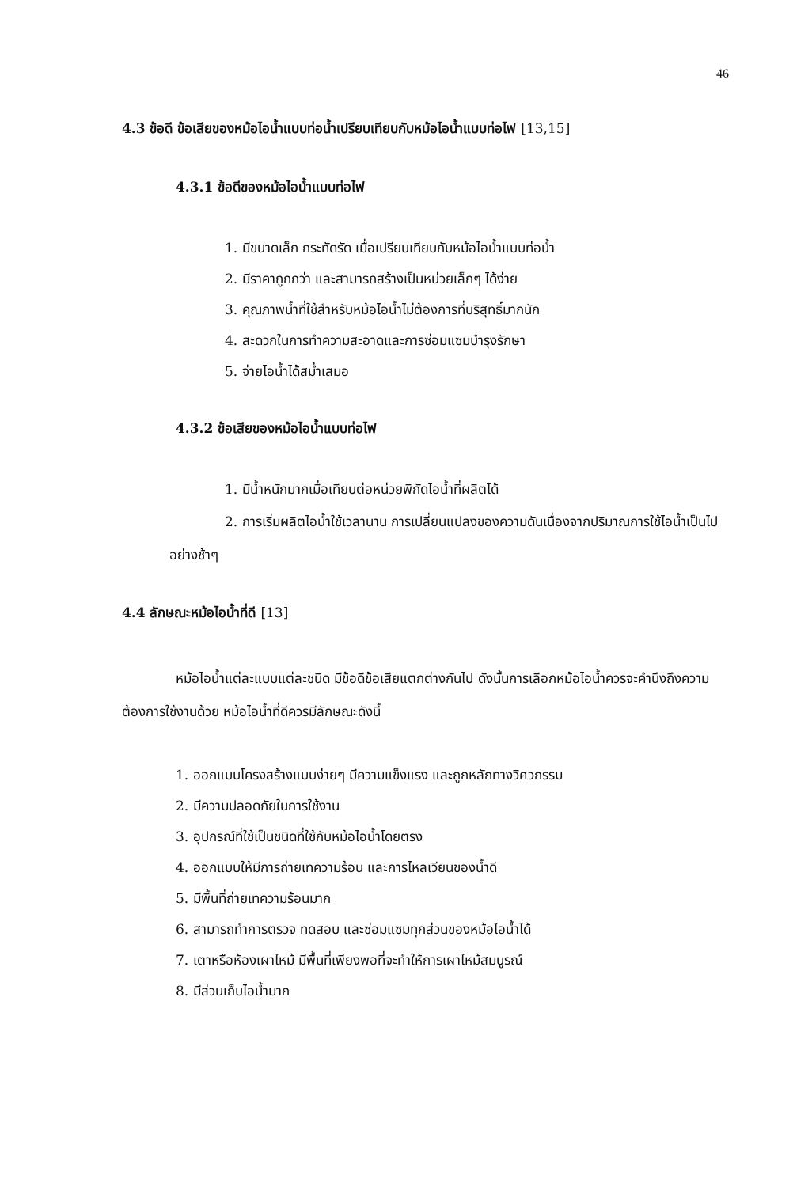46
4.3 ข้อดี ข้อเสียของหม้อไอน้ำแบบท่อน้ำเปรียบเทียบกับหม้อไอน้ำแบบท่อไฟ [13,15]
4.3.1 ข้อดีของหม้อไอน้ำแบบท่อไฟ
1. มีขนาดเล็ก กระทัดรัด เมื่อเปรียบเทียบกับหม้อไอน้ำแบบท่อน้ำ
2. มีราคาถูกกว่า และสามารถสร้างเป็นหน่วยเล็กๆ ได้ง่าย
3. คุณภาพน้ำที่ใช้สำหรับหม้อไอน้ำไม่ต้องการที่บริสุทธิ์มากนัก
4. สะดวกในการทำความสะอาดและการซ่อมแซมบำรุงรักษา
5. จ่ายไอน้ำได้สม่ำเสมอ
4.3.2 ข้อเสียของหม้อไอน้ำแบบท่อไฟ
1. มีน้ำหนักมากเมื่อเทียบต่อหน่วยพิกัดไอน้ำที่ผลิตได้
2. การเริ่มผลิตไอน้ำใช้เวลานาน การเปลี่ยนแปลงของความดันเนื่องจากปริมาณการใช้ไอน้ำเป็นไปอย่างช้าๆ
4.4 ลักษณะหม้อไอน้ำที่ดี [13]
หม้อไอน้ำแต่ละแบบแต่ละชนิด มีข้อดีข้อเสียแตกต่างกันไป ดังนั้นการเลือกหม้อไอน้ำควรจะคำนึงถึงความต้องการใช้งานด้วย หม้อไอน้ำที่ดีควรมีลักษณะดังนี้
1. ออกแบบโครงสร้างแบบง่ายๆ มีความแข็งแรง และถูกหลักทางวิศวกรรม
2. มีความปลอดภัยในการใช้งาน
3. อุปกรณ์ที่ใช้เป็นชนิดที่ใช้กับหม้อไอน้ำโดยตรง
4. ออกแบบให้มีการถ่ายเทความร้อน และการไหลเวียนของน้ำดี
5. มีพื้นที่ถ่ายเทความร้อนมาก
6. สามารถทำการตรวจ ทดสอบ และซ่อมแซมทุกส่วนของหม้อไอน้ำได้
7. เตาหรือห้องเผาไหม้ มีพื้นที่เพียงพอที่จะทำให้การเผาไหม้สมบูรณ์
8. มีส่วนเก็บไอน้ำมาก